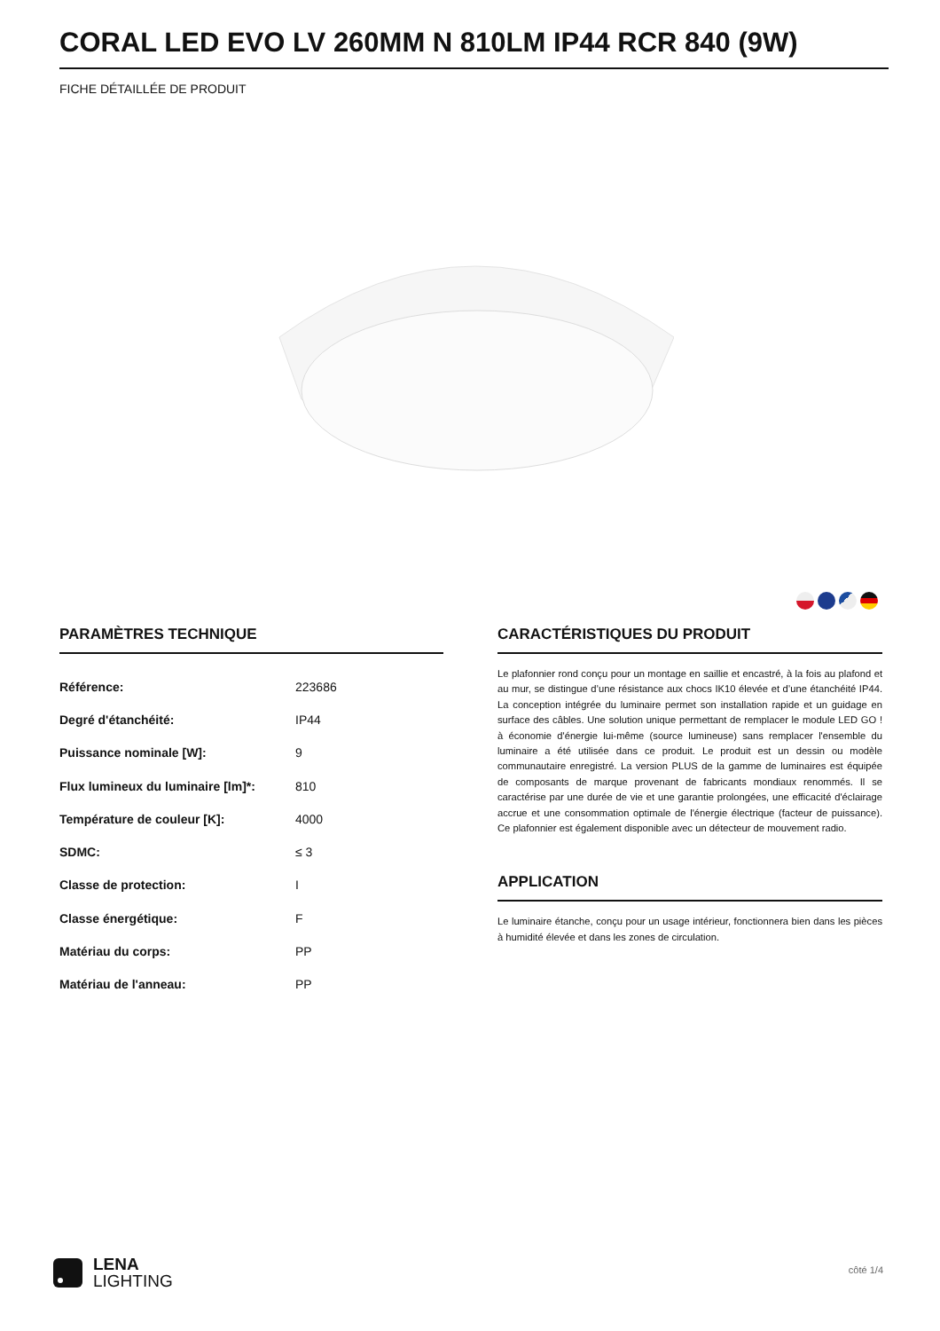CORAL LED EVO LV 260MM N 810LM IP44 RCR 840 (9W)
FICHE DÉTAILLÉE DE PRODUIT
PARAMÈTRES TECHNIQUE
| Référence: | 223686 |
| Degré d'étanchéité: | IP44 |
| Puissance nominale [W]: | 9 |
| Flux lumineux du luminaire [lm]*: | 810 |
| Température de couleur [K]: | 4000 |
| SDMC: | ≤ 3 |
| Classe de protection: | I |
| Classe énergétique: | F |
| Matériau du corps: | PP |
| Matériau de l'anneau: | PP |
CARACTÉRISTIQUES DU PRODUIT
Le plafonnier rond conçu pour un montage en saillie et encastré, à la fois au plafond et au mur, se distingue d’une résistance aux chocs IK10 élevée et d’une étanchéité IP44. La conception intégrée du luminaire permet son installation rapide et un guidage en surface des câbles. Une solution unique permettant de remplacer le module LED GO ! à économie d'énergie lui-même (source lumineuse) sans remplacer l'ensemble du luminaire a été utilisée dans ce produit. Le produit est un dessin ou modèle communautaire enregistré. La version PLUS de la gamme de luminaires est équipée de composants de marque provenant de fabricants mondiaux renommés. Il se caractérise par une durée de vie et une garantie prolongées, une efficacité d'éclairage accrue et une consommation optimale de l'énergie électrique (facteur de puissance). Ce plafonnier est également disponible avec un détecteur de mouvement radio.
APPLICATION
Le luminaire étanche, conçu pour un usage intérieur, fonctionnera bien dans les pièces à humidité élevée et dans les zones de circulation.
LENA
LIGHTING
côté 1/4